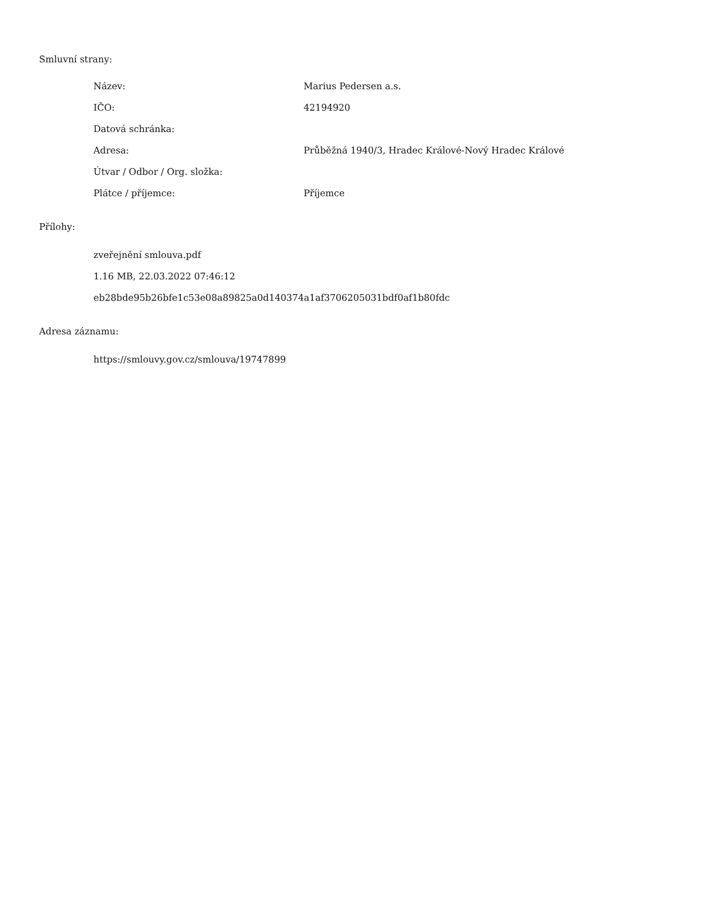Smluvní strany:
| Název: | Marius Pedersen a.s. |
| IČO: | 42194920 |
| Datová schránka: | |
| Adresa: | Průběžná 1940/3, Hradec Králové-Nový Hradec Králové |
| Útvar / Odbor / Org. složka: | |
| Plátce / příjemce: | Příjemce |
Přílohy:
zveřejnění smlouva.pdf
1.16 MB, 22.03.2022 07:46:12
eb28bde95b26bfe1c53e08a89825a0d140374a1af3706205031bdf0af1b80fdc
Adresa záznamu:
https://smlouvy.gov.cz/smlouva/19747899